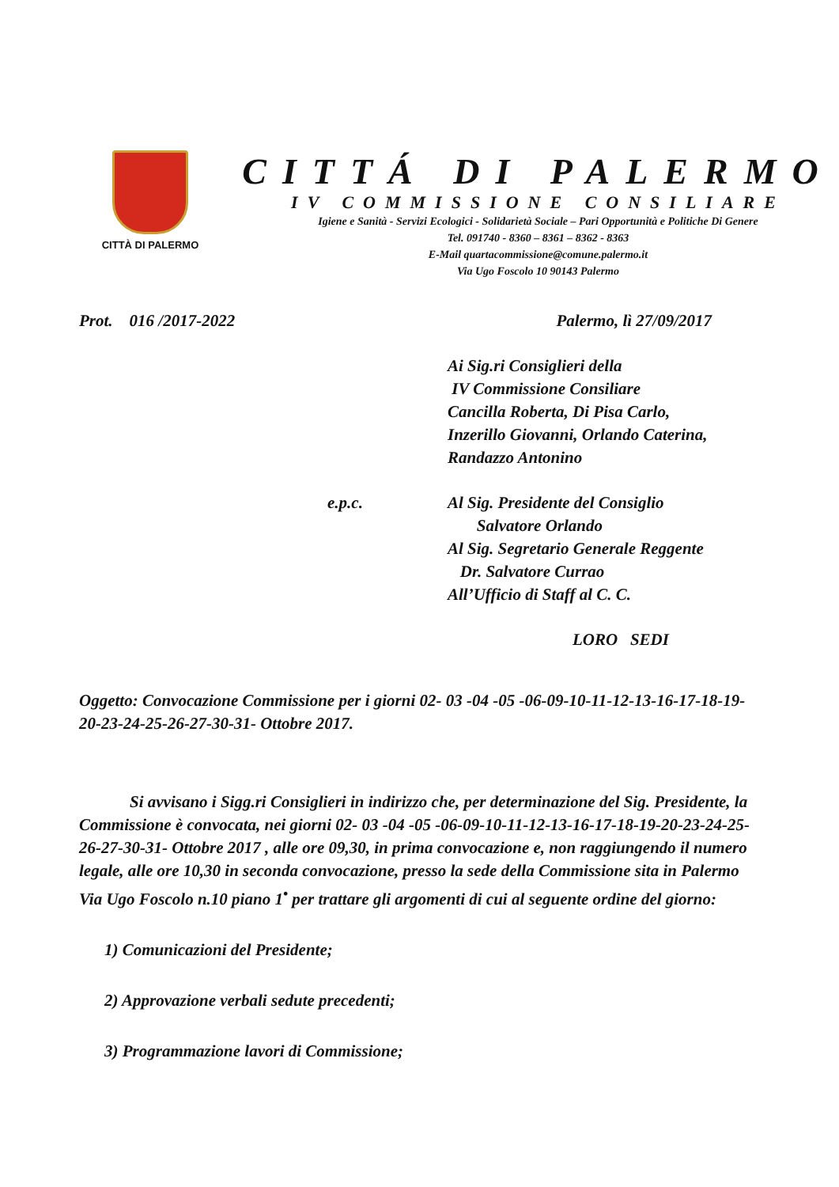CITTÀ DI PALERMO
CITTÁ DI PALERMO
IV COMMISSIONE CONSILIARE
Igiene e Sanità - Servizi Ecologici - Solidarietà Sociale – Pari Opportunità e Politiche Di Genere
Tel. 091740 - 8360 – 8361 – 8362 - 8363
E-Mail quartacommissione@comune.palermo.it
Via Ugo Foscolo 10 90143 Palermo
Prot. 016 /2017-2022 Palermo, lì 27/09/2017
Ai Sig.ri Consiglieri della
IV Commissione Consiliare
Cancilla Roberta, Di Pisa Carlo,
Inzerillo Giovanni, Orlando Caterina,
Randazzo Antonino
e.p.c. Al Sig. Presidente del Consiglio
Salvatore Orlando
Al Sig. Segretario Generale Reggente
Dr. Salvatore Currao
All’Ufficio di Staff al C. C.
LORO SEDI
Oggetto: Convocazione Commissione per i giorni 02- 03 -04 -05 -06-09-10-11-12-13-16-17-18-19-20-23-24-25-26-27-30-31- Ottobre 2017.
Si avvisano i Sigg.ri Consiglieri in indirizzo che, per determinazione del Sig. Presidente, la Commissione è convocata, nei giorni 02- 03 -04 -05 -06-09-10-11-12-13-16-17-18-19-20-23-24-25-26-27-30-31- Ottobre 2017 , alle ore 09,30, in prima convocazione e, non raggiungendo il numero legale, alle ore 10,30 in seconda convocazione, presso la sede della Commissione sita in Palermo Via Ugo Foscolo n.10 piano 1<sup>•</sup> per trattare gli argomenti di cui al seguente ordine del giorno:
1) Comunicazioni del Presidente;
2) Approvazione verbali sedute precedenti;
3) Programmazione lavori di Commissione;